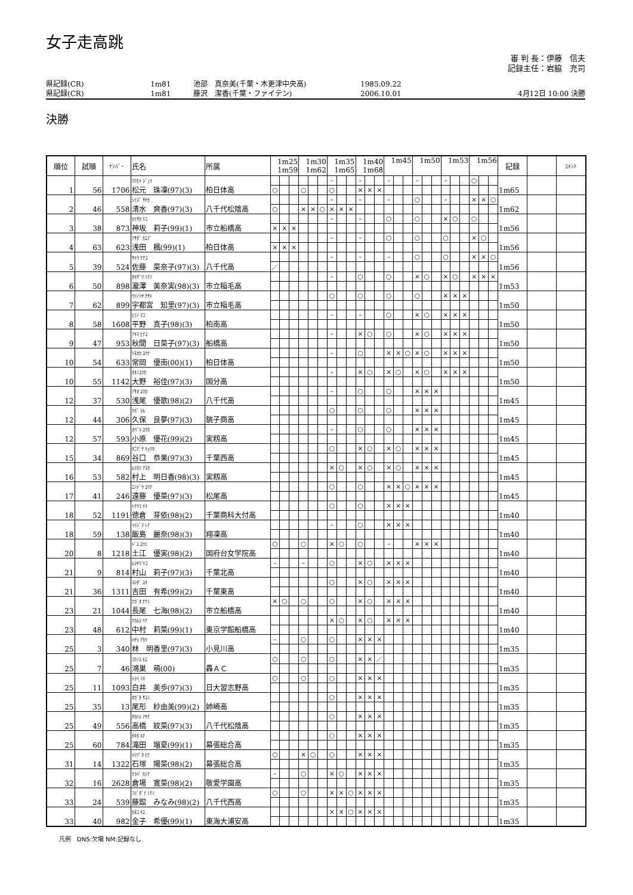女子走高跳
審 判 長：伊藤　信夫
記録主任：岩脇　充司
県記録(CR) 1m81 池部　真奈美(千葉・木更津中央高) 1985.09.22
県記録(CR) 1m81 藤沢　潔香(千葉・ファイテン) 2006.10.01 4月12日 10:00 決勝
決勝
| 順位 | 試順 | ﾅﾝﾊﾞｰ | 氏名 | 所属 | 1m25 1m59 | | | 1m30 1m62 | | | 1m35 1m65 | | | 1m40 1m68 | | | 1m45 | | | 1m50 | | | 1m53 | | | 1m56 | | | 記録 | | ｺﾒﾝﾄ |
| --- | --- | --- | --- | --- | --- | --- | --- | --- | --- | --- | --- | --- | --- | --- | --- | --- | --- | --- | --- | --- | --- | --- | --- | --- | --- | --- | --- | --- | --- | --- | --- |
| 1 | 56 | 1706 | ﾏﾂﾓﾄ ｼﾞｭﾘ 松元 珠凜(97)(3) | 柏日体高 | | | | | | | – | | | – | | | – | | | – | | | – | | | ○ | | | 1m65 | | |
| | | | | | ○ | | | ○ | | | ○ | | | × | × | × | | | | | | | | | | | | | | | |
| 2 | 46 | 558 | ｼﾐｽﾞ ｻﾔｶ 清水 爽香(97)(3) | 八千代松陰高 | | | | | | | – | | | – | | | – | | | ○ | | | – | | | × | × | ○ | 1m62 | | |
| | | | | | ○ | | | × | × | ○ | × | × | × | | | | | | | | | | | | | | | | | | |
| 3 | 38 | 873 | ｶﾐｻｶ ﾘｺ 神坂 莉子(99)(1) | 市立船橋高 | | | | | | | – | | | – | | | ○ | | | ○ | | | × | ○ | | ○ | | | 1m56 | | |
| | | | | | × | × | × | | | | | | | | | | | | | | | | | | | | | | | | |
| 4 | 63 | 623 | ｱｻﾀﾞ ｶｴﾃﾞ 浅田 楓(99)(1) | 柏日体高 | | | | | | | – | | | – | | | ○ | | | ○ | | | ○ | | | × | ○ | | 1m56 | | |
| | | | | | × | × | × | | | | | | | | | | | | | | | | | | | | | | | | |
| 5 | 39 | 524 | ｻﾄｳ ﾅﾅｺ 佐藤 菜奈子(97)(3) | 八千代高 | | | | | | | – | | | – | | | – | | | ○ | | | ○ | | | × | × | ○ | 1m56 | | |
| | | | | | ／ | | | | | | | | | | | | | | | | | | | | | | | | | | |
| 6 | 50 | 898 | ﾀｷｻﾞﾜ ﾐﾅﾐ 瀧澤 美奈実(98)(3) | 市立稲毛高 | | | | | | | – | | | ○ | | | ○ | | | × | ○ | | × | ○ | | × | × | × | 1m53 | | |
| 7 | 62 | 899 | ｳﾂﾉﾐﾔ ﾁｻﾄ 宇都宮 知里(97)(3) | 市立稲毛高 | | | | | | | ○ | | | ○ | | | ○ | | | ○ | | | × | × | × | | | | 1m50 | | |
| 8 | 58 | 1608 | ﾋﾗﾉ ﾏｺ 平野 真子(98)(3) | 柏南高 | | | | | | | – | | | – | | | ○ | | | × | ○ | | × | × | × | | | | 1m50 | | |
| 9 | 47 | 953 | ｱｷﾏ ﾋﾅｺ 秋間 日菜子(97)(3) | 船橋高 | | | | | | | – | | | × | ○ | | ○ | | | × | ○ | | × | × | × | | | | 1m50 | | |
| 10 | 54 | 633 | ﾂﾈｵｶ ﾕｳﾅ 常岡 優南(00)(1) | 柏日体高 | | | | | | | – | | | ○ | | | × | × | ○ | × | ○ | | × | × | × | | | | 1m50 | | |
| 10 | 55 | 1142 | ｵｵﾉﾕｳｶ 大野 裕佳(97)(3) | 国分高 | | | | | | | – | | | × | ○ | | × | ○ | | × | ○ | | × | × | × | | | | 1m50 | | |
| 12 | 37 | 530 | ｱｻｵ ﾕｳｶ 浅尾 優歌(98)(2) | 八千代高 | | | | | | | – | | | ○ | | | ○ | | | × | × | × | | | | | | | 1m45 | | |
| 12 | 44 | 306 | ｸﾎﾞ ﾗﾑ 久保 良夢(97)(3) | 銚子商高 | | | | | | | ○ | | | ○ | | | ○ | | | × | × | × | | | | | | | 1m45 | | |
| 12 | 57 | 593 | ｵﾊﾞﾗ ﾕｳｶ 小原 優花(99)(2) | 実籾高 | | | | | | | – | | | ○ | | | ○ | | | × | × | × | | | | | | | 1m45 | | |
| 15 | 34 | 869 | ﾀﾆｸﾞﾁ ｷｮｳｶ 谷口 恭果(97)(3) | 千葉西高 | | | | | | | ○ | | | × | ○ | | × | ○ | | × | × | × | | | | | | | 1m45 | | |
| 16 | 53 | 582 | ﾑﾗｶﾐ ｱｽｶ 村上 明日香(98)(3) | 実籾高 | | | | | | | × | ○ | | × | ○ | | × | ○ | | × | × | × | | | | | | | 1m45 | | |
| 17 | 41 | 246 | ｴﾝﾄﾞｳ ﾕｳﾅ 遠藤 優菜(97)(3) | 松尾高 | | | | | | | ○ | | | ○ | | | × | × | ○ | × | × | × | | | | | | | 1m45 | | |
| 18 | 52 | 1191 | ﾄｸｸﾗ ﾒｲ 徳倉 芽依(98)(2) | 千葉商科大付高 | | | | | | | ○ | | | ○ | | | × | × | × | | | | | | | | | | 1m40 | | |
| 18 | 59 | 138 | ｲｲｼﾞﾏ ﾚﾅ 飯島 麗奈(98)(3) | 翔凜高 | | | | | | | – | | | ○ | | | × | × | × | | | | | | | | | | 1m40 | | |
| 20 | 8 | 1218 | ﾄﾞｴ ﾕｳﾐ 土江 優実(98)(2) | 国府台女学院高 | ○ | | | ○ | | | × | ○ | | ○ | | | – | | | × | × | × | | | | | | | 1m40 | | |
| 21 | 9 | 814 | ﾑﾗﾔﾏ ﾘｺ 村山 莉子(97)(3) | 千葉北高 | – | | | – | | | ○ | | | × | ○ | | × | × | × | | | | | | | | | | 1m40 | | |
| 21 | 36 | 1311 | ﾖｼﾀﾞ ﾕｷ 吉田 有希(99)(2) | 千葉東高 | | | | | | | ○ | | | × | ○ | | × | × | × | | | | | | | | | | 1m40 | | |
| 23 | 21 | 1044 | ﾅｶﾞｵ ﾅﾅﾐ 長尾 七海(98)(2) | 市立船橋高 | × | ○ | | ○ | | | ○ | | | × | ○ | | × | × | × | | | | | | | | | | 1m40 | | |
| 23 | 48 | 612 | ﾅｶﾑﾗ ﾘﾅ 中村 莉菜(99)(1) | 東京学館船橋高 | | | | | | | × | ○ | | × | ○ | | × | × | × | | | | | | | | | | 1m40 | | |
| 25 | 3 | 340 | ﾊﾔｼ ｱｶﾘ 林 明香里(97)(3) | 小見川高 | – | | | ○ | | | ○ | | | × | × | × | | | | | | | | | | | | | 1m35 | | |
| 25 | 7 | 46 | ｺｳﾉｽ ﾓｴ 鴻巣 萌(00) | 轟ＡＣ | ○ | | | ○ | | | ○ | | | × | × | ／ | | | | | | | | | | | | | 1m35 | | |
| 25 | 11 | 1093 | ｼﾗｲ ﾐﾎ 白井 美歩(97)(3) | 日大習志野高 | ○ | | | ○ | | | ○ | | | × | × | × | | | | | | | | | | | | | 1m35 | | |
| 25 | 35 | 13 | ｵｶﾞﾀ ｻﾕﾐ 尾形 紗由美(99)(2) | 姉崎高 | | | | | | | ○ | | | × | × | × | | | | | | | | | | | | | 1m35 | | |
| 25 | 49 | 556 | ﾀｶﾊｼ ｱﾔﾅ 高橋 紋菜(97)(3) | 八千代松陰高 | | | | | | | ○ | | | × | × | × | | | | | | | | | | | | | 1m35 | | |
| 25 | 60 | 784 | ﾀｷﾀ ﾙﾅ 滝田 瑠夏(99)(1) | 幕張総合高 | | | | | | | ○ | | | × | × | × | | | | | | | | | | | | | 1m35 | | |
| 31 | 14 | 1322 | ｲｼﾂﾞｶ ﾋﾅ 石塚 陽菜(98)(2) | 幕張総合高 | ○ | | | × | ○ | | ○ | | | × | × | × | | | | | | | | | | | | | 1m35 | | |
| 32 | 16 | 2628 | ｸﾗﾊﾞ ｶﾝﾅ 倉場 寛菜(98)(2) | 敬愛学園高 | – | | | ○ | | | × | ○ | | × | × | × | | | | | | | | | | | | | 1m35 | | |
| 33 | 24 | 539 | ﾌｼﾞﾀﾞﾃ ﾐﾅﾐ 藤舘 みなみ(98)(2) | 八千代西高 | ○ | | | ○ | | | × | × | ○ | × | × | × | | | | | | | | | | | | | 1m35 | | |
| 33 | 40 | 982 | ｶﾈｺ ｷﾕ 金子 希優(99)(1) | 東海大浦安高 | | | | | | | × | × | ○ | × | × | × | | | | | | | | | | | | | 1m35 | | |
凡例　DNS:欠場 NM:記録なし